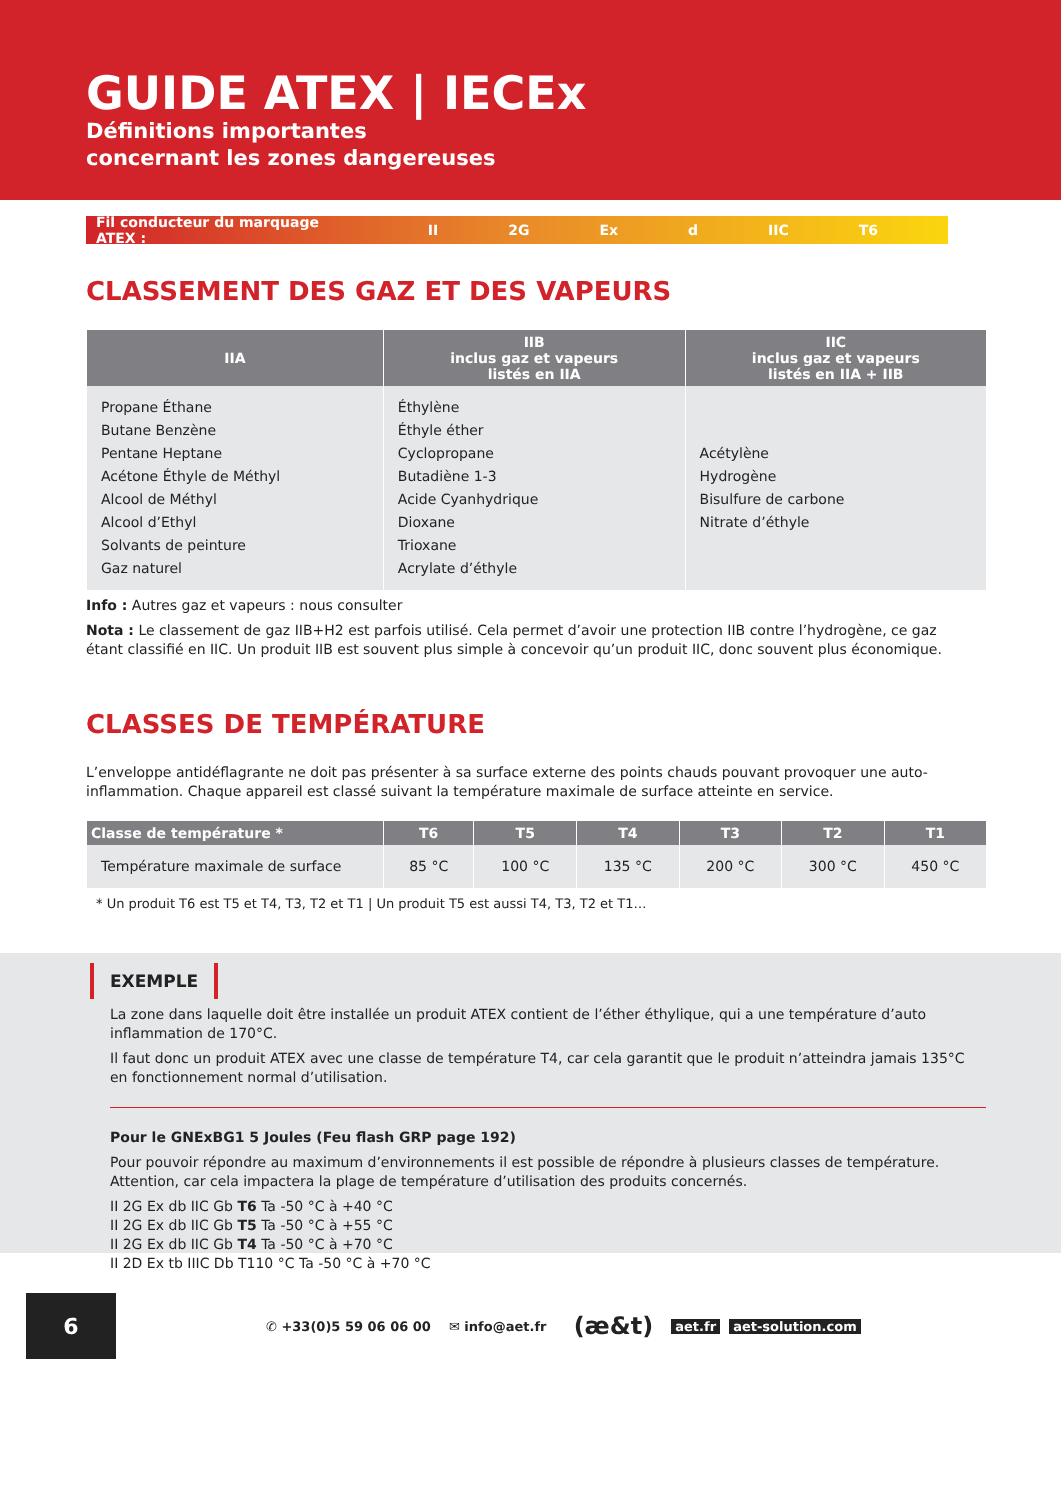GUIDE ATEX | IECEx
Définitions importantes
concernant les zones dangereuses
Fil conducteur du marquage ATEX : II 2G Ex d IIC T6
CLASSEMENT DES GAZ ET DES VAPEURS
| IIA | IIB inclus gaz et vapeurs listés en IIA | IIC inclus gaz et vapeurs listés en IIA + IIB |
| --- | --- | --- |
| Propane Éthane Butane Benzène Pentane Heptane Acétone Éthyle de Méthyl Alcool de Méthyl Alcool d’Ethyl Solvants de peinture Gaz naturel | Éthylène Éthyle éther Cyclopropane Butadiène 1-3 Acide Cyanhydrique Dioxane Trioxane Acrylate d’éthyle | Acétylène Hydrogène Bisulfure de carbone Nitrate d’éthyle |
Info : Autres gaz et vapeurs : nous consulter
Nota : Le classement de gaz IIB+H2 est parfois utilisé. Cela permet d’avoir une protection IIB contre l’hydrogène, ce gaz étant classifié en IIC. Un produit IIB est souvent plus simple à concevoir qu’un produit IIC, donc souvent plus économique.
CLASSES DE TEMPÉRATURE
L’enveloppe antidéflagrante ne doit pas présenter à sa surface externe des points chauds pouvant provoquer une auto-inflammation. Chaque appareil est classé suivant la température maximale de surface atteinte en service.
| Classe de température * | T6 | T5 | T4 | T3 | T2 | T1 |
| --- | --- | --- | --- | --- | --- | --- |
| Température maximale de surface | 85 °C | 100 °C | 135 °C | 200 °C | 300 °C | 450 °C |
* Un produit T6 est T5 et T4, T3, T2 et T1 | Un produit T5 est aussi T4, T3, T2 et T1…
EXEMPLE
La zone dans laquelle doit être installée un produit ATEX contient de l’éther éthylique, qui a une température d’auto inflammation de 170°C.
Il faut donc un produit ATEX avec une classe de température T4, car cela garantit que le produit n’atteindra jamais 135°C en fonctionnement normal d’utilisation.
Pour le GNExBG1 5 Joules (Feu flash GRP page 192)
Pour pouvoir répondre au maximum d’environnements il est possible de répondre à plusieurs classes de température. Attention, car cela impactera la plage de température d’utilisation des produits concernés.
II 2G Ex db IIC Gb T6 Ta -50 °C à +40 °C
II 2G Ex db IIC Gb T5 Ta -50 °C à +55 °C
II 2G Ex db IIC Gb T4 Ta -50 °C à +70 °C
II 2D Ex tb IIIC Db T110 °C Ta -50 °C à +70 °C
6
✆ +33(0)5 59 06 06 00 ✉ info@aet.fr (æ&t) aet.fr aet-solution.com